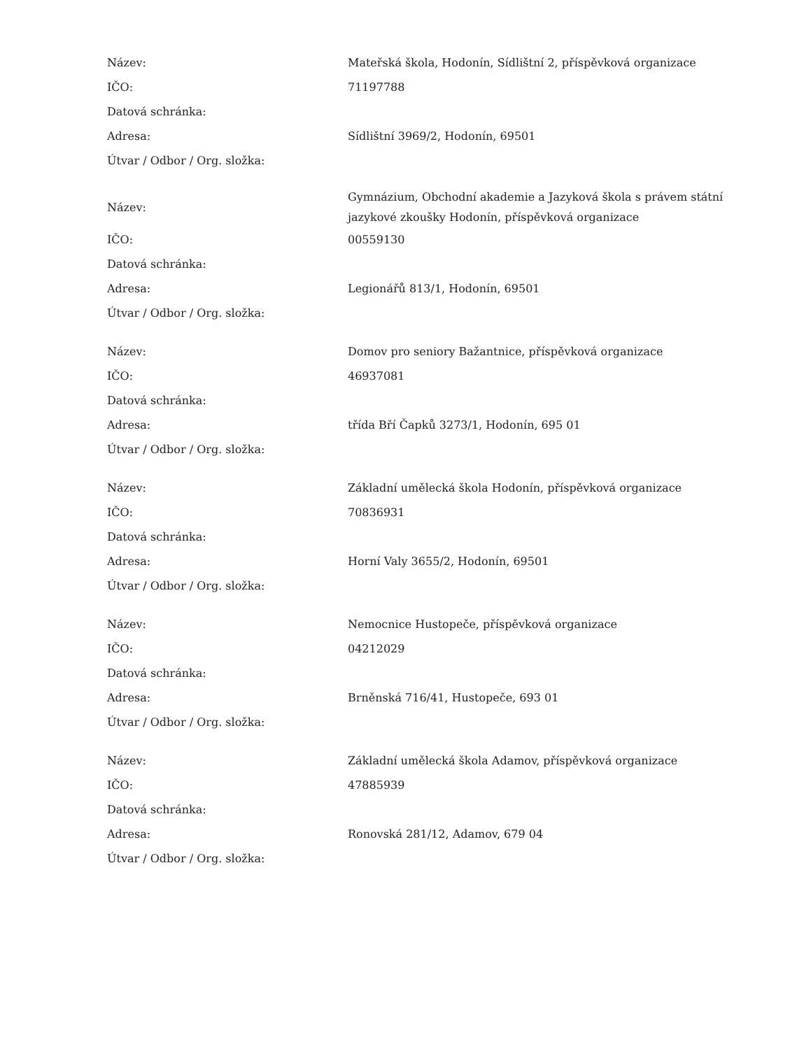| Název: | Mateřská škola, Hodonín, Sídlištní 2, příspěvková organizace |
| IČO: | 71197788 |
| Datová schránka: | |
| Adresa: | Sídlištní 3969/2, Hodonín, 69501 |
| Útvar / Odbor / Org. složka: | |
| Název: | Gymnázium, Obchodní akademie a Jazyková škola s právem státní jazykové zkoušky Hodonín, příspěvková organizace |
| IČO: | 00559130 |
| Datová schránka: | |
| Adresa: | Legionářů 813/1, Hodonín, 69501 |
| Útvar / Odbor / Org. složka: | |
| Název: | Domov pro seniory Bažantnice, příspěvková organizace |
| IČO: | 46937081 |
| Datová schránka: | |
| Adresa: | třída Bří Čapků 3273/1, Hodonín, 695 01 |
| Útvar / Odbor / Org. složka: | |
| Název: | Základní umělecká škola Hodonín, příspěvková organizace |
| IČO: | 70836931 |
| Datová schránka: | |
| Adresa: | Horní Valy 3655/2, Hodonín, 69501 |
| Útvar / Odbor / Org. složka: | |
| Název: | Nemocnice Hustopeče, příspěvková organizace |
| IČO: | 04212029 |
| Datová schránka: | |
| Adresa: | Brněnská 716/41, Hustopeče, 693 01 |
| Útvar / Odbor / Org. složka: | |
| Název: | Základní umělecká škola Adamov, příspěvková organizace |
| IČO: | 47885939 |
| Datová schránka: | |
| Adresa: | Ronovská 281/12, Adamov, 679 04 |
| Útvar / Odbor / Org. složka: | |